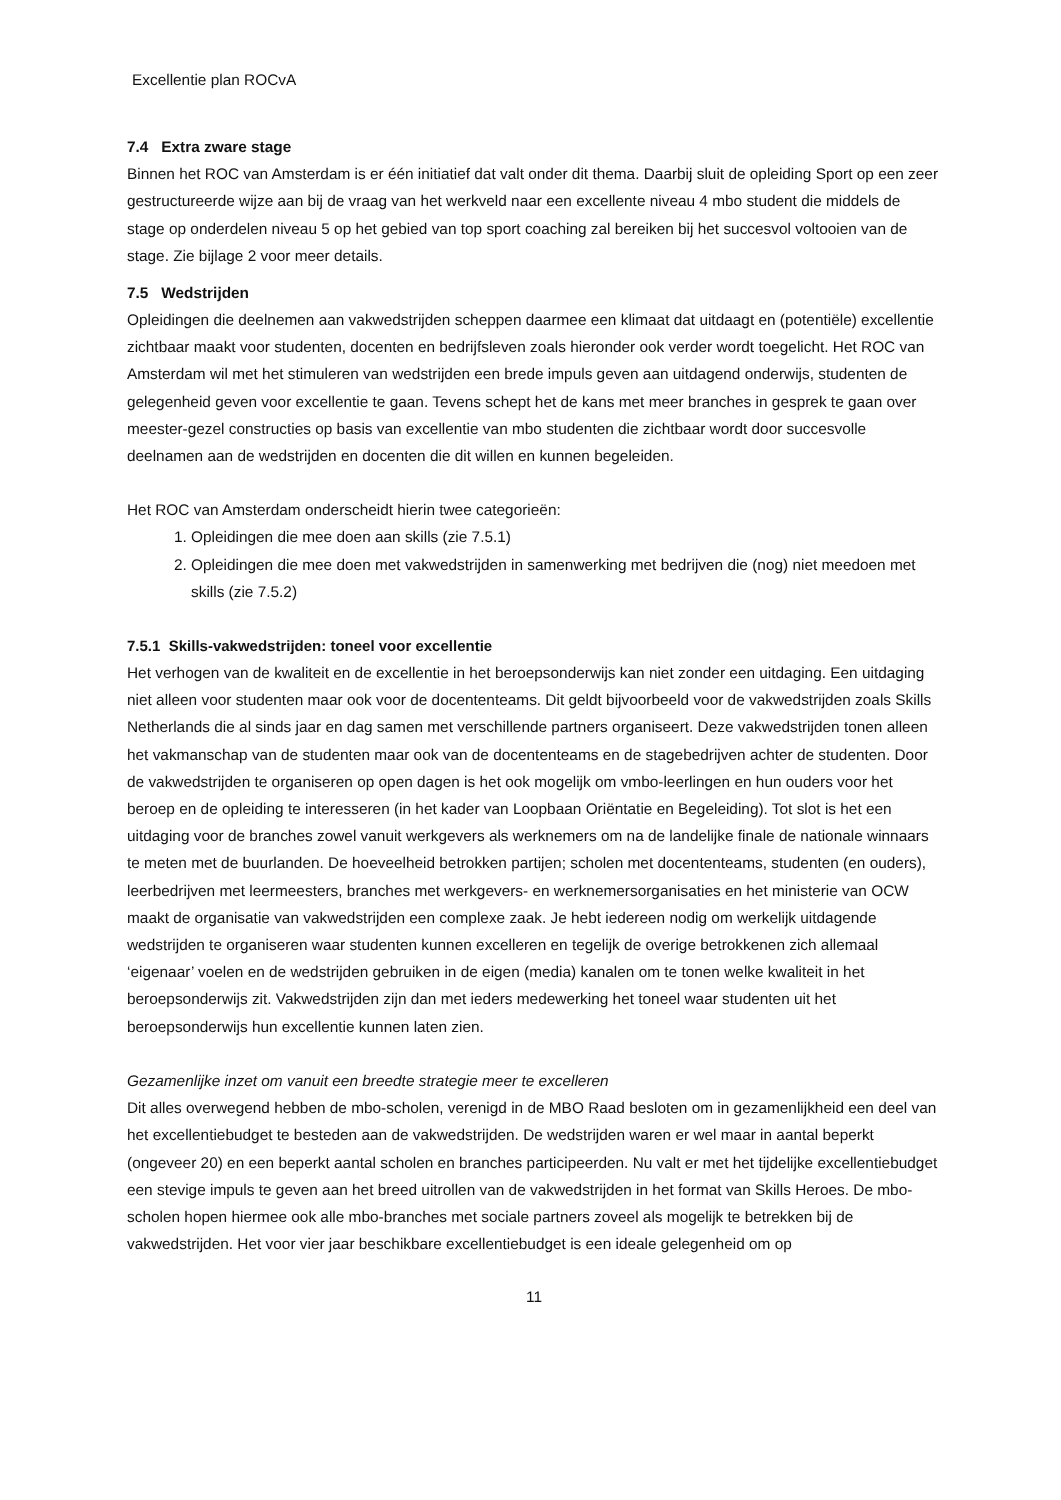Excellentie plan ROCvA
7.4 Extra zware stage
Binnen het ROC van Amsterdam is er één initiatief dat valt onder dit thema. Daarbij sluit de opleiding Sport op een zeer gestructureerde wijze aan bij de vraag van het werkveld naar een excellente niveau 4 mbo student die middels de stage op onderdelen niveau 5 op het gebied van top sport coaching zal bereiken bij het succesvol voltooien van de stage. Zie bijlage 2 voor meer details.
7.5 Wedstrijden
Opleidingen die deelnemen aan vakwedstrijden scheppen daarmee een klimaat dat uitdaagt en (potentiële) excellentie zichtbaar maakt voor studenten, docenten en bedrijfsleven zoals hieronder ook verder wordt toegelicht. Het ROC van Amsterdam wil met het stimuleren van wedstrijden een brede impuls geven aan uitdagend onderwijs, studenten de gelegenheid geven voor excellentie te gaan. Tevens schept het de kans met meer branches in gesprek te gaan over meester-gezel constructies op basis van excellentie van mbo studenten die zichtbaar wordt door succesvolle deelnamen aan de wedstrijden en docenten die dit willen en kunnen begeleiden.
Het ROC van Amsterdam onderscheidt hierin twee categorieën:
1. Opleidingen die mee doen aan skills (zie 7.5.1)
2. Opleidingen die mee doen met vakwedstrijden in samenwerking met bedrijven die (nog) niet meedoen met skills (zie 7.5.2)
7.5.1 Skills-vakwedstrijden: toneel voor excellentie
Het verhogen van de kwaliteit en de excellentie in het beroepsonderwijs kan niet zonder een uitdaging. Een uitdaging niet alleen voor studenten maar ook voor de docententeams. Dit geldt bijvoorbeeld voor de vakwedstrijden zoals Skills Netherlands die al sinds jaar en dag samen met verschillende partners organiseert. Deze vakwedstrijden tonen alleen het vakmanschap van de studenten maar ook van de docententeams en de stagebedrijven achter de studenten. Door de vakwedstrijden te organiseren op open dagen is het ook mogelijk om vmbo-leerlingen en hun ouders voor het beroep en de opleiding te interesseren (in het kader van Loopbaan Oriëntatie en Begeleiding). Tot slot is het een uitdaging voor de branches zowel vanuit werkgevers als werknemers om na de landelijke finale de nationale winnaars te meten met de buurlanden. De hoeveelheid betrokken partijen; scholen met docententeams, studenten (en ouders), leerbedrijven met leermeesters, branches met werkgevers- en werknemersorganisaties en het ministerie van OCW maakt de organisatie van vakwedstrijden een complexe zaak. Je hebt iedereen nodig om werkelijk uitdagende wedstrijden te organiseren waar studenten kunnen excelleren en tegelijk de overige betrokkenen zich allemaal ‘eigenaar’ voelen en de wedstrijden gebruiken in de eigen (media) kanalen om te tonen welke kwaliteit in het beroepsonderwijs zit. Vakwedstrijden zijn dan met ieders medewerking het toneel waar studenten uit het beroepsonderwijs hun excellentie kunnen laten zien.
Gezamenlijke inzet om vanuit een breedte strategie meer te excelleren
Dit alles overwegend hebben de mbo-scholen, verenigd in de MBO Raad besloten om in gezamenlijkheid een deel van het excellentiebudget te besteden aan de vakwedstrijden. De wedstrijden waren er wel maar in aantal beperkt (ongeveer 20) en een beperkt aantal scholen en branches participeerden. Nu valt er met het tijdelijke excellentiebudget een stevige impuls te geven aan het breed uitrollen van de vakwedstrijden in het format van Skills Heroes. De mbo-scholen hopen hiermee ook alle mbo-branches met sociale partners zoveel als mogelijk te betrekken bij de vakwedstrijden. Het voor vier jaar beschikbare excellentiebudget is een ideale gelegenheid om op
11